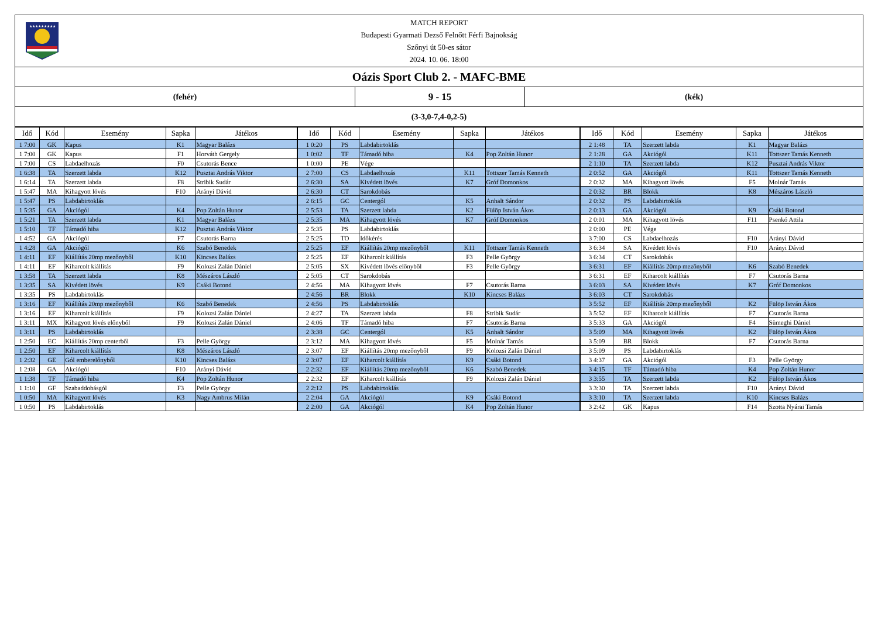★★★★★★★★★
MATCH REPORT
Budapesti Gyarmati Dezső Felnőtt Férfi Bajnokság
Szőnyi út 50-es sátor
2024. 10. 06. 18:00
Oázis Sport Club 2. - MAFC-BME
(fehér)
9 - 15
(kék)
(3-3,0-7,4-0,2-5)
| Idő | Kód | Esemény | Sapka | Játékos | Idő | Kód | Esemény | Sapka | Játékos | Idő | Kód | Esemény | Sapka | Játékos |
| --- | --- | --- | --- | --- | --- | --- | --- | --- | --- | --- | --- | --- | --- | --- |
| 1 7:00 | GK | Kapus | K1 | Magyar Balázs | 1 0:20 | PS | Labdabirtoklás | | | 2 1:48 | TA | Szerzett labda | K1 | Magyar Balázs |
| 1 7:00 | GK | Kapus | F1 | Horváth Gergely | 1 0:02 | TF | Támadó hiba | K4 | Pop Zoltán Hunor | 2 1:28 | GA | Akciógól | K11 | Tottszer Tamás Kenneth |
| 1 7:00 | CS | Labdaelhozás | F0 | Csutorás Bence | 1 0:00 | PE | Vége | | | 2 1:10 | TA | Szerzett labda | K12 | Pusztai András Viktor |
| 1 6:38 | TA | Szerzett labda | K12 | Pusztai András Viktor | 2 7:00 | CS | Labdaelhozás | K11 | Tottszer Tamás Kenneth | 2 0:52 | GA | Akciógól | K11 | Tottszer Tamás Kenneth |
| 1 6:14 | TA | Szerzett labda | F8 | Stribik Sudár | 2 6:30 | SA | Kivédett lövés | K7 | Gróf Domonkos | 2 0:32 | MA | Kihagyott lövés | F5 | Molnár Tamás |
| 1 5:47 | MA | Kihagyott lövés | F10 | Arányi Dávid | 2 6:30 | CT | Sarokdobás | | | 2 0:32 | BR | Blokk | K8 | Mészáros László |
| 1 5:47 | PS | Labdabirtoklás | | | 2 6:15 | GC | Centergól | K5 | Anhalt Sándor | 2 0:32 | PS | Labdabirtoklás | | |
| 1 5:35 | GA | Akciógól | K4 | Pop Zoltán Hunor | 2 5:53 | TA | Szerzett labda | K2 | Fülöp István Ákos | 2 0:13 | GA | Akciógól | K9 | Csáki Botond |
| 1 5:21 | TA | Szerzett labda | K1 | Magyar Balázs | 2 5:35 | MA | Kihagyott lövés | K7 | Gróf Domonkos | 2 0:01 | MA | Kihagyott lövés | F11 | Psenkó Attila |
| 1 5:10 | TF | Támadó hiba | K12 | Pusztai András Viktor | 2 5:35 | PS | Labdabirtoklás | | | 2 0:00 | PE | Vége | | |
| 1 4:52 | GA | Akciógól | F7 | Csutorás Barna | 2 5:25 | TO | Időkérés | | | 3 7:00 | CS | Labdaelhozás | F10 | Arányi Dávid |
| 1 4:28 | GA | Akciógól | K6 | Szabó Benedek | 2 5:25 | EF | Kiállítás 20mp mezőnyből | K11 | Tottszer Tamás Kenneth | 3 6:34 | SA | Kivédett lövés | F10 | Arányi Dávid |
| 1 4:11 | EF | Kiállítás 20mp mezőnyből | K10 | Kincses Balázs | 2 5:25 | EF | Kiharcolt kiállítás | F3 | Pelle György | 3 6:34 | CT | Sarokdobás | | |
| 1 4:11 | EF | Kiharcolt kiállítás | F9 | Kolozsi Zalán Dániel | 2 5:05 | SX | Kivédett lövés előnyből | F3 | Pelle György | 3 6:31 | EF | Kiállítás 20mp mezőnyből | K6 | Szabó Benedek |
| 1 3:58 | TA | Szerzett labda | K8 | Mészáros László | 2 5:05 | CT | Sarokdobás | | | 3 6:31 | EF | Kiharcolt kiállítás | F7 | Csutorás Barna |
| 1 3:35 | SA | Kivédett lövés | K9 | Csáki Botond | 2 4:56 | MA | Kihagyott lövés | F7 | Csutorás Barna | 3 6:03 | SA | Kivédett lövés | K7 | Gróf Domonkos |
| 1 3:35 | PS | Labdabirtoklás | | | 2 4:56 | BR | Blokk | K10 | Kincses Balázs | 3 6:03 | CT | Sarokdobás | | |
| 1 3:16 | EF | Kiállítás 20mp mezőnyből | K6 | Szabó Benedek | 2 4:56 | PS | Labdabirtoklás | | | 3 5:52 | EF | Kiállítás 20mp mezőnyből | K2 | Fülöp István Ákos |
| 1 3:16 | EF | Kiharcolt kiállítás | F9 | Kolozsi Zalán Dániel | 2 4:27 | TA | Szerzett labda | F8 | Stribik Sudár | 3 5:52 | EF | Kiharcolt kiállítás | F7 | Csutorás Barna |
| 1 3:11 | MX | Kihagyott lövés előnyből | F9 | Kolozsi Zalán Dániel | 2 4:06 | TF | Támadó hiba | F7 | Csutorás Barna | 3 5:33 | GA | Akciógól | F4 | Sümeghi Dániel |
| 1 3:11 | PS | Labdabirtoklás | | | 2 3:38 | GC | Centergól | K5 | Anhalt Sándor | 3 5:09 | MA | Kihagyott lövés | K2 | Fülöp István Ákos |
| 1 2:50 | EC | Kiállítás 20mp centerből | F3 | Pelle György | 2 3:12 | MA | Kihagyott lövés | F5 | Molnár Tamás | 3 5:09 | BR | Blokk | F7 | Csutorás Barna |
| 1 2:50 | EF | Kiharcolt kiállítás | K8 | Mészáros László | 2 3:07 | EF | Kiállítás 20mp mezőnyből | F9 | Kolozsi Zalán Dániel | 3 5:09 | PS | Labdabirtoklás | | |
| 1 2:32 | GE | Gól emberelőnyből | K10 | Kincses Balázs | 2 3:07 | EF | Kiharcolt kiállítás | K9 | Csáki Botond | 3 4:37 | GA | Akciógól | F3 | Pelle György |
| 1 2:08 | GA | Akciógól | F10 | Arányi Dávid | 2 2:32 | EF | Kiállítás 20mp mezőnyből | K6 | Szabó Benedek | 3 4:15 | TF | Támadó hiba | K4 | Pop Zoltán Hunor |
| 1 1:38 | TF | Támadó hiba | K4 | Pop Zoltán Hunor | 2 2:32 | EF | Kiharcolt kiállítás | F9 | Kolozsi Zalán Dániel | 3 3:55 | TA | Szerzett labda | K2 | Fülöp István Ákos |
| 1 1:10 | GF | Szabaddobásgól | F3 | Pelle György | 2 2:12 | PS | Labdabirtoklás | | | 3 3:30 | TA | Szerzett labda | F10 | Arányi Dávid |
| 1 0:50 | MA | Kihagyott lövés | K3 | Nagy Ambrus Milán | 2 2:04 | GA | Akciógól | K9 | Csáki Botond | 3 3:10 | TA | Szerzett labda | K10 | Kincses Balázs |
| 1 0:50 | PS | Labdabirtoklás | | | 2 2:00 | GA | Akciógól | K4 | Pop Zoltán Hunor | 3 2:42 | GK | Kapus | F14 | Szotta Nyárai Tamás |